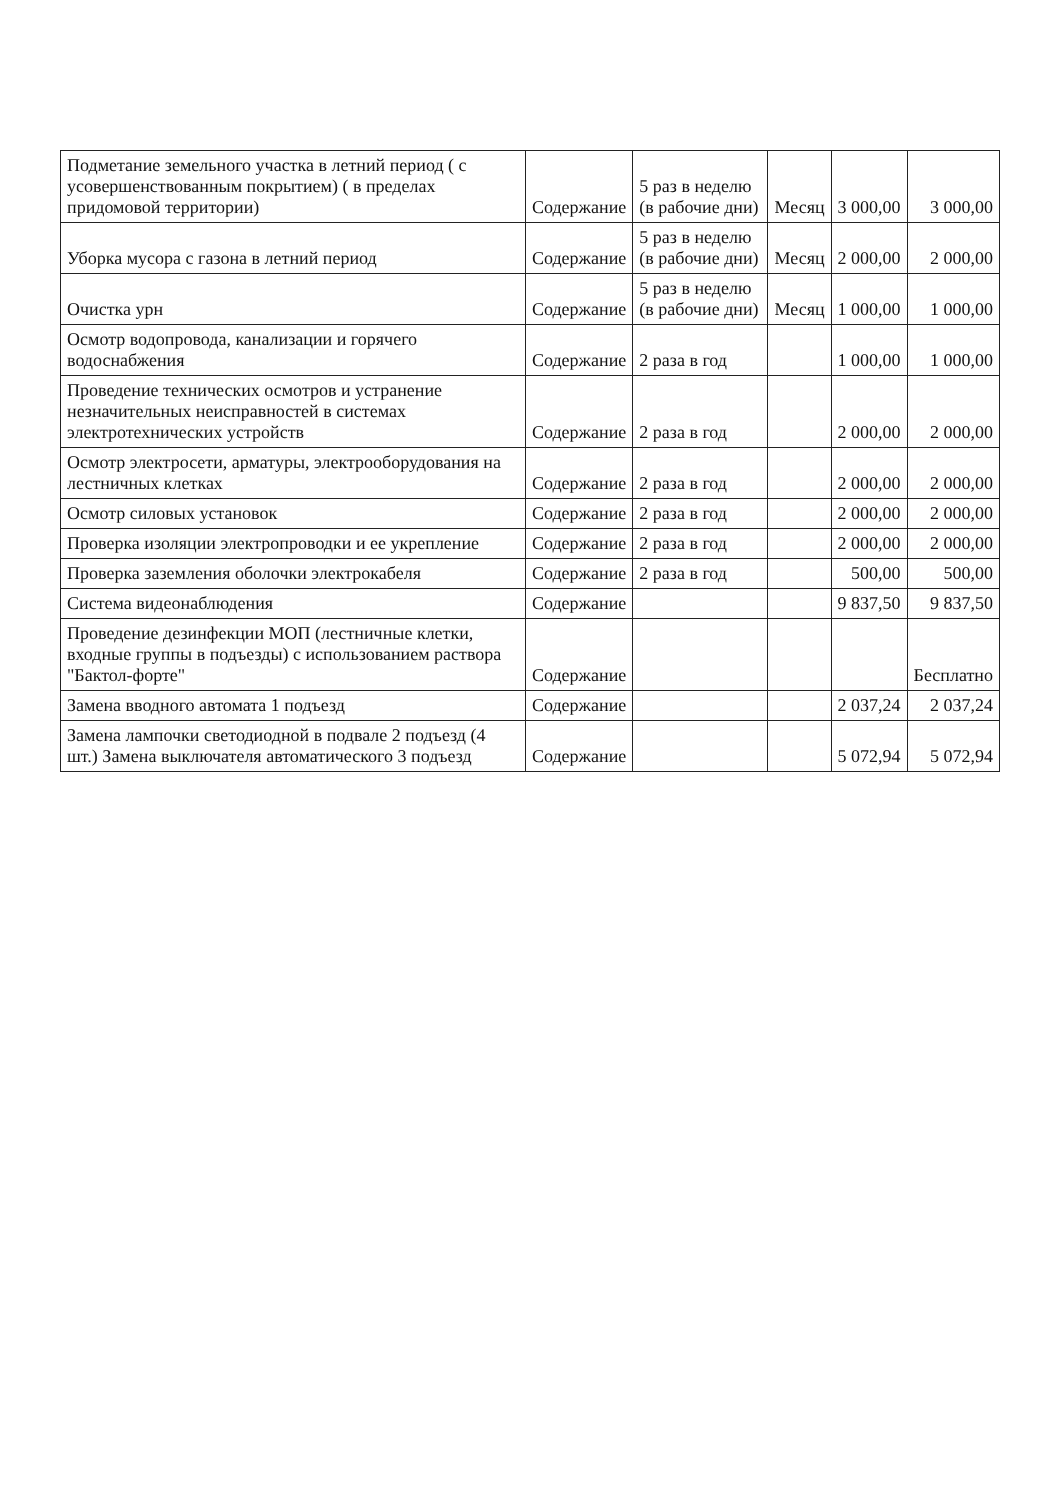| Подметание земельного участка в летний период ( с усовершенствованным покрытием) ( в пределах придомовой территории) | Содержание | 5 раз в неделю (в рабочие дни) | Месяц | 3 000,00 | 3 000,00 |
| Уборка мусора с газона в летний период | Содержание | 5 раз в неделю (в рабочие дни) | Месяц | 2 000,00 | 2 000,00 |
| Очистка урн | Содержание | 5 раз в неделю (в рабочие дни) | Месяц | 1 000,00 | 1 000,00 |
| Осмотр водопровода, канализации и горячего водоснабжения | Содержание | 2 раза в год | | 1 000,00 | 1 000,00 |
| Проведение технических осмотров и устранение незначительных неисправностей в системах электротехнических устройств | Содержание | 2 раза в год | | 2 000,00 | 2 000,00 |
| Осмотр электросети, арматуры, электрооборудования на лестничных клетках | Содержание | 2 раза в год | | 2 000,00 | 2 000,00 |
| Осмотр силовых установок | Содержание | 2 раза в год | | 2 000,00 | 2 000,00 |
| Проверка изоляции электропроводки и ее укрепление | Содержание | 2 раза в год | | 2 000,00 | 2 000,00 |
| Проверка заземления оболочки электрокабеля | Содержание | 2 раза в год | | 500,00 | 500,00 |
| Система видеонаблюдения | Содержание | | | 9 837,50 | 9 837,50 |
| Проведение дезинфекции МОП (лестничные клетки, входные группы в подъезды) с использованием раствора "Бактол-форте" | Содержание | | | | Бесплатно |
| Замена вводного автомата 1 подъезд | Содержание | | | 2 037,24 | 2 037,24 |
| Замена лампочки светодиодной в подвале 2 подъезд (4 шт.) Замена выключателя автоматического 3 подъезд | Содержание | | | 5 072,94 | 5 072,94 |